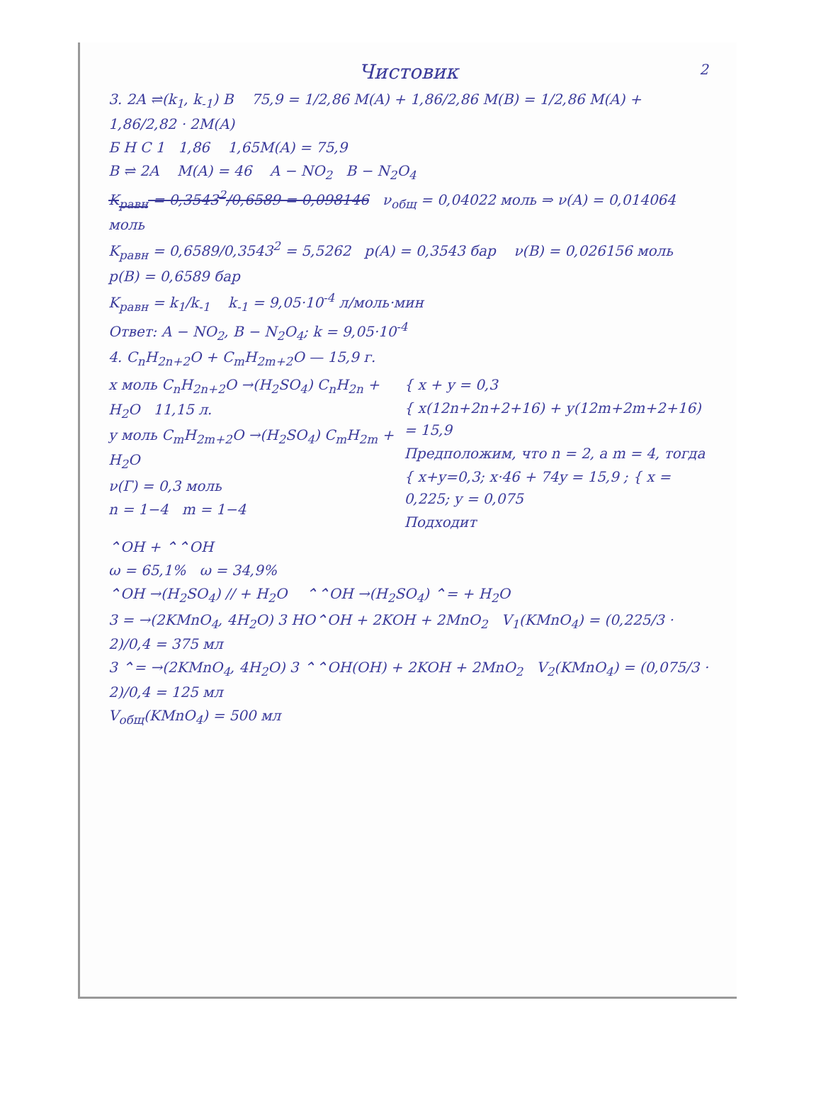Чистовик
2
3. 2A ⇌(k<sub>1</sub>, k<sub>-1</sub>) B 75,9 = 1/2,86 M(A) + 1,86/2,86 M(B) = 1/2,86 M(A) + 1,86/2,82 · 2M(A)
Б Н С 1 1,86 1,65M(A) = 75,9
B ⇌ 2A M(A) = 46 A − NO<sub>2</sub> B − N<sub>2</sub>O<sub>4</sub>
K<sub>равн</sub> = 0,3543<sup>2</sup>/0,6589 = 0,098146 ν<sub>общ</sub> = 0,04022 моль ⇒ ν(A) = 0,014064 моль
K<sub>равн</sub> = 0,6589/0,3543<sup>2</sup> = 5,5262 p(A) = 0,3543 бар ν(B) = 0,026156 моль
p(B) = 0,6589 бар
K<sub>равн</sub> = k<sub>1</sub>/k<sub>-1</sub> k<sub>-1</sub> = 9,05·10<sup>-4</sup> л/моль·мин
Ответ: A − NO<sub>2</sub>, B − N<sub>2</sub>O<sub>4</sub>; k = 9,05·10<sup>-4</sup>
4. C<sub>n</sub>H<sub>2n+2</sub>O + C<sub>m</sub>H<sub>2m+2</sub>O — 15,9 г.
x моль C<sub>n</sub>H<sub>2n+2</sub>O →(H<sub>2</sub>SO<sub>4</sub>) C<sub>n</sub>H<sub>2n</sub> + H<sub>2</sub>O 11,15 л.
y моль C<sub>m</sub>H<sub>2m+2</sub>O →(H<sub>2</sub>SO<sub>4</sub>) C<sub>m</sub>H<sub>2m</sub> + H<sub>2</sub>O
ν(Г) = 0,3 моль
n = 1−4 m = 1−4
{ x + y = 0,3
{ x(12n+2n+2+16) + y(12m+2m+2+16) = 15,9
Предположим, что n = 2, а m = 4, тогда
{ x+y=0,3; x·46 + 74y = 15,9 ; { x = 0,225; y = 0,075
Подходит
⌃OH + ⌃⌃OH
ω = 65,1% ω = 34,9%
⌃OH →(H<sub>2</sub>SO<sub>4</sub>) // + H<sub>2</sub>O ⌃⌃OH →(H<sub>2</sub>SO<sub>4</sub>) ⌃= + H<sub>2</sub>O
3 = →(2KMnO<sub>4</sub>, 4H<sub>2</sub>O) 3 HO⌃OH + 2KOH + 2MnO<sub>2</sub> V<sub>1</sub>(KMnO<sub>4</sub>) = (0,225/3 · 2)/0,4 = 375 мл
3 ⌃= →(2KMnO<sub>4</sub>, 4H<sub>2</sub>O) 3 ⌃⌃OH(OH) + 2KOH + 2MnO<sub>2</sub> V<sub>2</sub>(KMnO<sub>4</sub>) = (0,075/3 · 2)/0,4 = 125 мл
V<sub>общ</sub>(KMnO<sub>4</sub>) = 500 мл